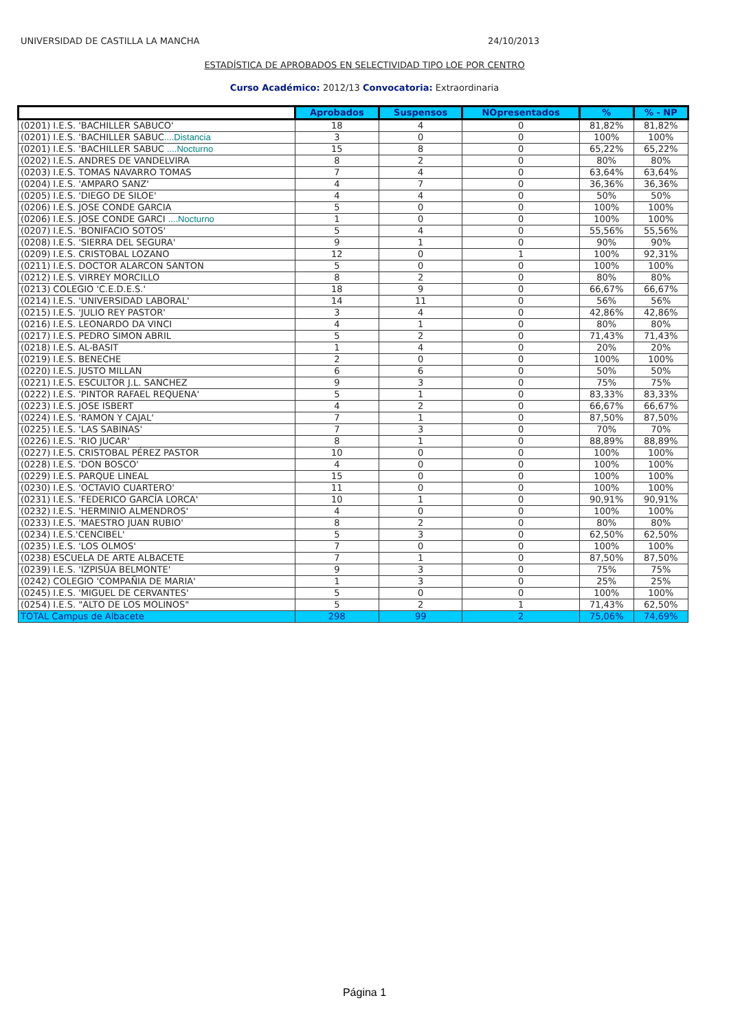UNIVERSIDAD DE CASTILLA LA MANCHA 24/10/2013
ESTADÍSTICA DE APROBADOS EN SELECTIVIDAD TIPO LOE POR CENTRO
Curso Académico: 2012/13 Convocatoria: Extraordinaria
| | Aprobados | Suspensos | NOpresentados | % | % - NP |
| --- | --- | --- | --- | --- | --- |
| (0201) I.E.S. 'BACHILLER SABUCO' | 18 | 4 | 0 | 81,82% | 81,82% |
| (0201) I.E.S. 'BACHILLER SABUC ....Distancia | 3 | 0 | 0 | 100% | 100% |
| (0201) I.E.S. 'BACHILLER SABUC ....Nocturno | 15 | 8 | 0 | 65,22% | 65,22% |
| (0202) I.E.S. ANDRES DE VANDELVIRA | 8 | 2 | 0 | 80% | 80% |
| (0203) I.E.S. TOMAS NAVARRO TOMAS | 7 | 4 | 0 | 63,64% | 63,64% |
| (0204) I.E.S. 'AMPARO SANZ' | 4 | 7 | 0 | 36,36% | 36,36% |
| (0205) I.E.S. 'DIEGO DE SILOE' | 4 | 4 | 0 | 50% | 50% |
| (0206) I.E.S. JOSE CONDE GARCIA | 5 | 0 | 0 | 100% | 100% |
| (0206) I.E.S. JOSE CONDE GARCI ....Nocturno | 1 | 0 | 0 | 100% | 100% |
| (0207) I.E.S. 'BONIFACIO SOTOS' | 5 | 4 | 0 | 55,56% | 55,56% |
| (0208) I.E.S. 'SIERRA DEL SEGURA' | 9 | 1 | 0 | 90% | 90% |
| (0209) I.E.S. CRISTOBAL LOZANO | 12 | 0 | 1 | 100% | 92,31% |
| (0211) I.E.S. DOCTOR ALARCON SANTON | 5 | 0 | 0 | 100% | 100% |
| (0212) I.E.S. VIRREY MORCILLO | 8 | 2 | 0 | 80% | 80% |
| (0213) COLEGIO 'C.E.D.E.S.' | 18 | 9 | 0 | 66,67% | 66,67% |
| (0214) I.E.S. 'UNIVERSIDAD LABORAL' | 14 | 11 | 0 | 56% | 56% |
| (0215) I.E.S. 'JULIO REY PASTOR' | 3 | 4 | 0 | 42,86% | 42,86% |
| (0216) I.E.S. LEONARDO DA VINCI | 4 | 1 | 0 | 80% | 80% |
| (0217) I.E.S. PEDRO SIMON ABRIL | 5 | 2 | 0 | 71,43% | 71,43% |
| (0218) I.E.S. AL-BASIT | 1 | 4 | 0 | 20% | 20% |
| (0219) I.E.S. BENECHE | 2 | 0 | 0 | 100% | 100% |
| (0220) I.E.S. JUSTO MILLAN | 6 | 6 | 0 | 50% | 50% |
| (0221) I.E.S. ESCULTOR J.L. SANCHEZ | 9 | 3 | 0 | 75% | 75% |
| (0222) I.E.S. 'PINTOR RAFAEL REQUENA' | 5 | 1 | 0 | 83,33% | 83,33% |
| (0223) I.E.S. JOSE ISBERT | 4 | 2 | 0 | 66,67% | 66,67% |
| (0224) I.E.S. 'RAMON Y CAJAL' | 7 | 1 | 0 | 87,50% | 87,50% |
| (0225) I.E.S. 'LAS SABINAS' | 7 | 3 | 0 | 70% | 70% |
| (0226) I.E.S. 'RIO JUCAR' | 8 | 1 | 0 | 88,89% | 88,89% |
| (0227) I.E.S. CRISTOBAL PÉREZ PASTOR | 10 | 0 | 0 | 100% | 100% |
| (0228) I.E.S. 'DON BOSCO' | 4 | 0 | 0 | 100% | 100% |
| (0229) I.E.S. PARQUE LINEAL | 15 | 0 | 0 | 100% | 100% |
| (0230) I.E.S. 'OCTAVIO CUARTERO' | 11 | 0 | 0 | 100% | 100% |
| (0231) I.E.S. 'FEDERICO GARCÍA LORCA' | 10 | 1 | 0 | 90,91% | 90,91% |
| (0232) I.E.S. 'HERMINIO ALMENDROS' | 4 | 0 | 0 | 100% | 100% |
| (0233) I.E.S. 'MAESTRO JUAN RUBIO' | 8 | 2 | 0 | 80% | 80% |
| (0234) I.E.S.'CENCIBEL' | 5 | 3 | 0 | 62,50% | 62,50% |
| (0235) I.E.S. 'LOS OLMOS' | 7 | 0 | 0 | 100% | 100% |
| (0238) ESCUELA DE ARTE ALBACETE | 7 | 1 | 0 | 87,50% | 87,50% |
| (0239) I.E.S. 'IZPISÚA BELMONTE' | 9 | 3 | 0 | 75% | 75% |
| (0242) COLEGIO 'COMPAÑIA DE MARIA' | 1 | 3 | 0 | 25% | 25% |
| (0245) I.E.S. 'MIGUEL DE CERVANTES' | 5 | 0 | 0 | 100% | 100% |
| (0254) I.E.S. "ALTO DE LOS MOLINOS" | 5 | 2 | 1 | 71,43% | 62,50% |
| TOTAL Campus de Albacete | 298 | 99 | 2 | 75,06% | 74,69% |
Página 1